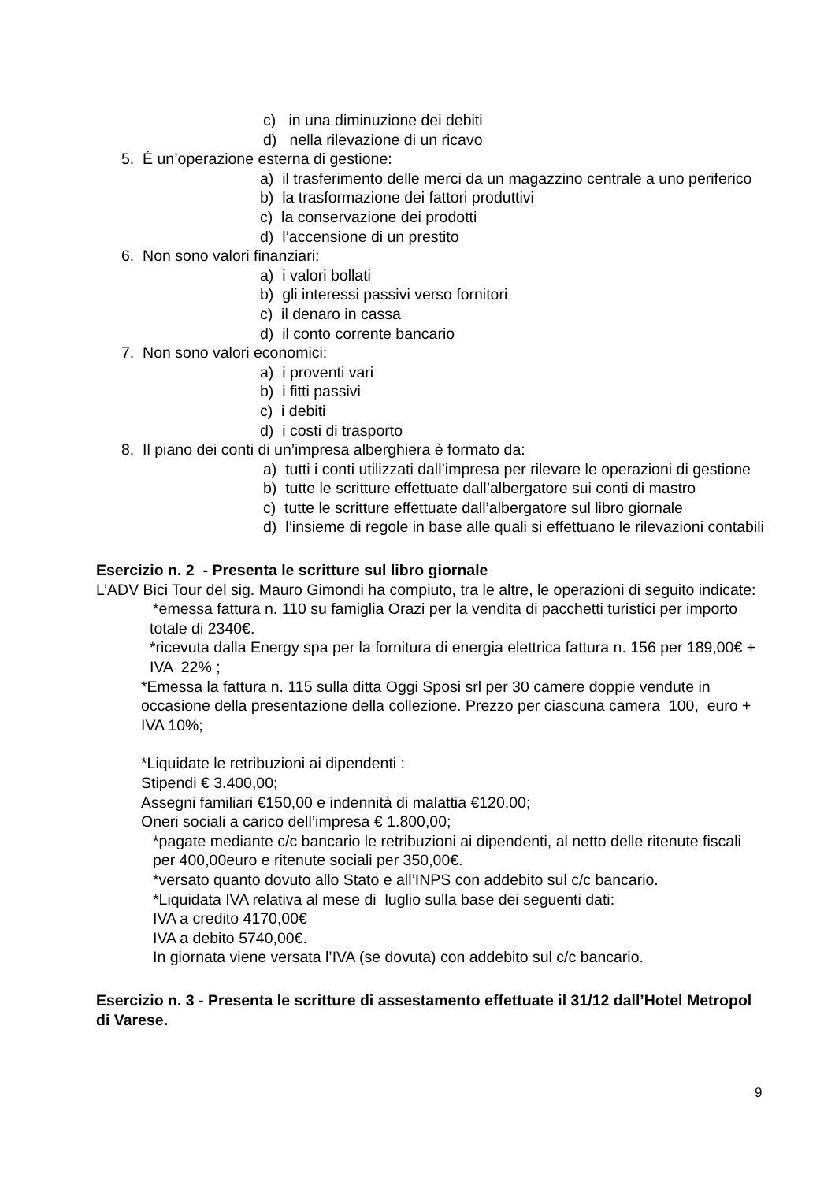c) in una diminuzione dei debiti
d) nella rilevazione di un ricavo
5. É un’operazione esterna di gestione:
a) il trasferimento delle merci da un magazzino centrale a uno periferico
b) la trasformazione dei fattori produttivi
c) la conservazione dei prodotti
d) l’accensione di un prestito
6. Non sono valori finanziari:
a) i valori bollati
b) gli interessi passivi verso fornitori
c) il denaro in cassa
d) il conto corrente bancario
7. Non sono valori economici:
a) i proventi vari
b) i fitti passivi
c) i debiti
d) i costi di trasporto
8. Il piano dei conti di un’impresa alberghiera è formato da:
a) tutti i conti utilizzati dall’impresa per rilevare le operazioni di gestione
b) tutte le scritture effettuate dall’albergatore sui conti di mastro
c) tutte le scritture effettuate dall’albergatore sul libro giornale
d) l’insieme di regole in base alle quali si effettuano le rilevazioni contabili
Esercizio n. 2 - Presenta le scritture sul libro giornale
L’ADV Bici Tour del sig. Mauro Gimondi ha compiuto, tra le altre, le operazioni di seguito indicate:
*emessa fattura n. 110 su famiglia Orazi per la vendita di pacchetti turistici per importo totale di 2340€.
*ricevuta dalla Energy spa per la fornitura di energia elettrica fattura n. 156 per 189,00€ + IVA 22% ;
*Emessa la fattura n. 115 sulla ditta Oggi Sposi srl per 30 camere doppie vendute in occasione della presentazione della collezione. Prezzo per ciascuna camera 100, euro + IVA 10%;
*Liquidate le retribuzioni ai dipendenti :
Stipendi € 3.400,00;
Assegni familiari €150,00 e indennità di malattia €120,00;
Oneri sociali a carico dell’impresa € 1.800,00;
*pagate mediante c/c bancario le retribuzioni ai dipendenti, al netto delle ritenute fiscali per 400,00euro e ritenute sociali per 350,00€.
*versato quanto dovuto allo Stato e all’INPS con addebito sul c/c bancario.
*Liquidata IVA relativa al mese di luglio sulla base dei seguenti dati:
IVA a credito 4170,00€
IVA a debito 5740,00€.
In giornata viene versata l’IVA (se dovuta) con addebito sul c/c bancario.
Esercizio n. 3 - Presenta le scritture di assestamento effettuate il 31/12 dall’Hotel Metropol di Varese.
9